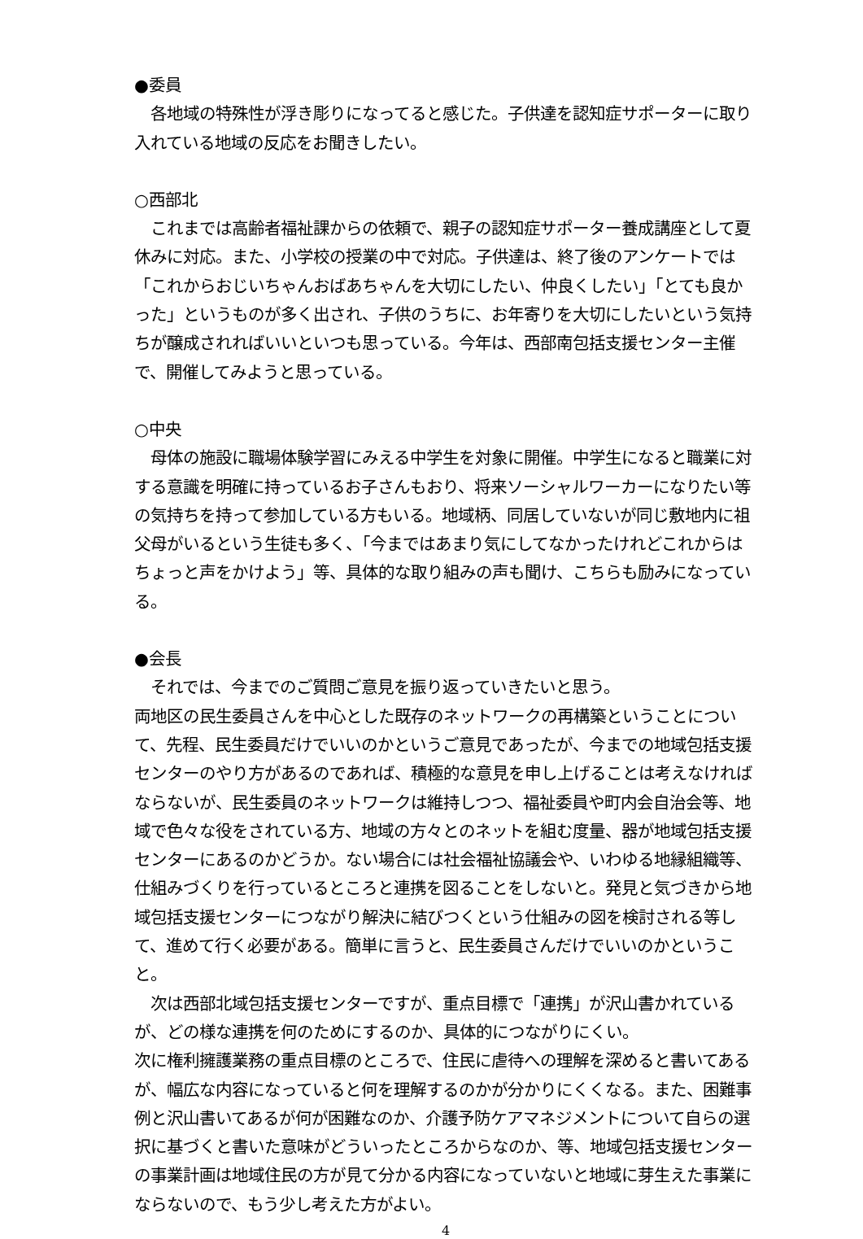●委員
　各地域の特殊性が浮き彫りになってると感じた。子供達を認知症サポーターに取り入れている地域の反応をお聞きしたい。
○西部北
　これまでは高齢者福祉課からの依頼で、親子の認知症サポーター養成講座として夏休みに対応。また、小学校の授業の中で対応。子供達は、終了後のアンケートでは「これからおじいちゃんおばあちゃんを大切にしたい、仲良くしたい」「とても良かった」というものが多く出され、子供のうちに、お年寄りを大切にしたいという気持ちが醸成されればいいといつも思っている。今年は、西部南包括支援センター主催で、開催してみようと思っている。
○中央
　母体の施設に職場体験学習にみえる中学生を対象に開催。中学生になると職業に対する意識を明確に持っているお子さんもおり、将来ソーシャルワーカーになりたい等の気持ちを持って参加している方もいる。地域柄、同居していないが同じ敷地内に祖父母がいるという生徒も多く、「今まではあまり気にしてなかったけれどこれからはちょっと声をかけよう」等、具体的な取り組みの声も聞け、こちらも励みになっている。
●会長
　それでは、今までのご質問ご意見を振り返っていきたいと思う。
両地区の民生委員さんを中心とした既存のネットワークの再構築ということについて、先程、民生委員だけでいいのかというご意見であったが、今までの地域包括支援センターのやり方があるのであれば、積極的な意見を申し上げることは考えなければならないが、民生委員のネットワークは維持しつつ、福祉委員や町内会自治会等、地域で色々な役をされている方、地域の方々とのネットを組む度量、器が地域包括支援センターにあるのかどうか。ない場合には社会福祉協議会や、いわゆる地縁組織等、仕組みづくりを行っているところと連携を図ることをしないと。発見と気づきから地域包括支援センターにつながり解決に結びつくという仕組みの図を検討される等して、進めて行く必要がある。簡単に言うと、民生委員さんだけでいいのかということ。
　次は西部北域包括支援センターですが、重点目標で「連携」が沢山書かれているが、どの様な連携を何のためにするのか、具体的につながりにくい。
次に権利擁護業務の重点目標のところで、住民に虐待への理解を深めると書いてあるが、幅広な内容になっていると何を理解するのかが分かりにくくなる。また、困難事例と沢山書いてあるが何が困難なのか、介護予防ケアマネジメントについて自らの選択に基づくと書いた意味がどういったところからなのか、等、地域包括支援センターの事業計画は地域住民の方が見て分かる内容になっていないと地域に芽生えた事業にならないので、もう少し考えた方がよい。
4